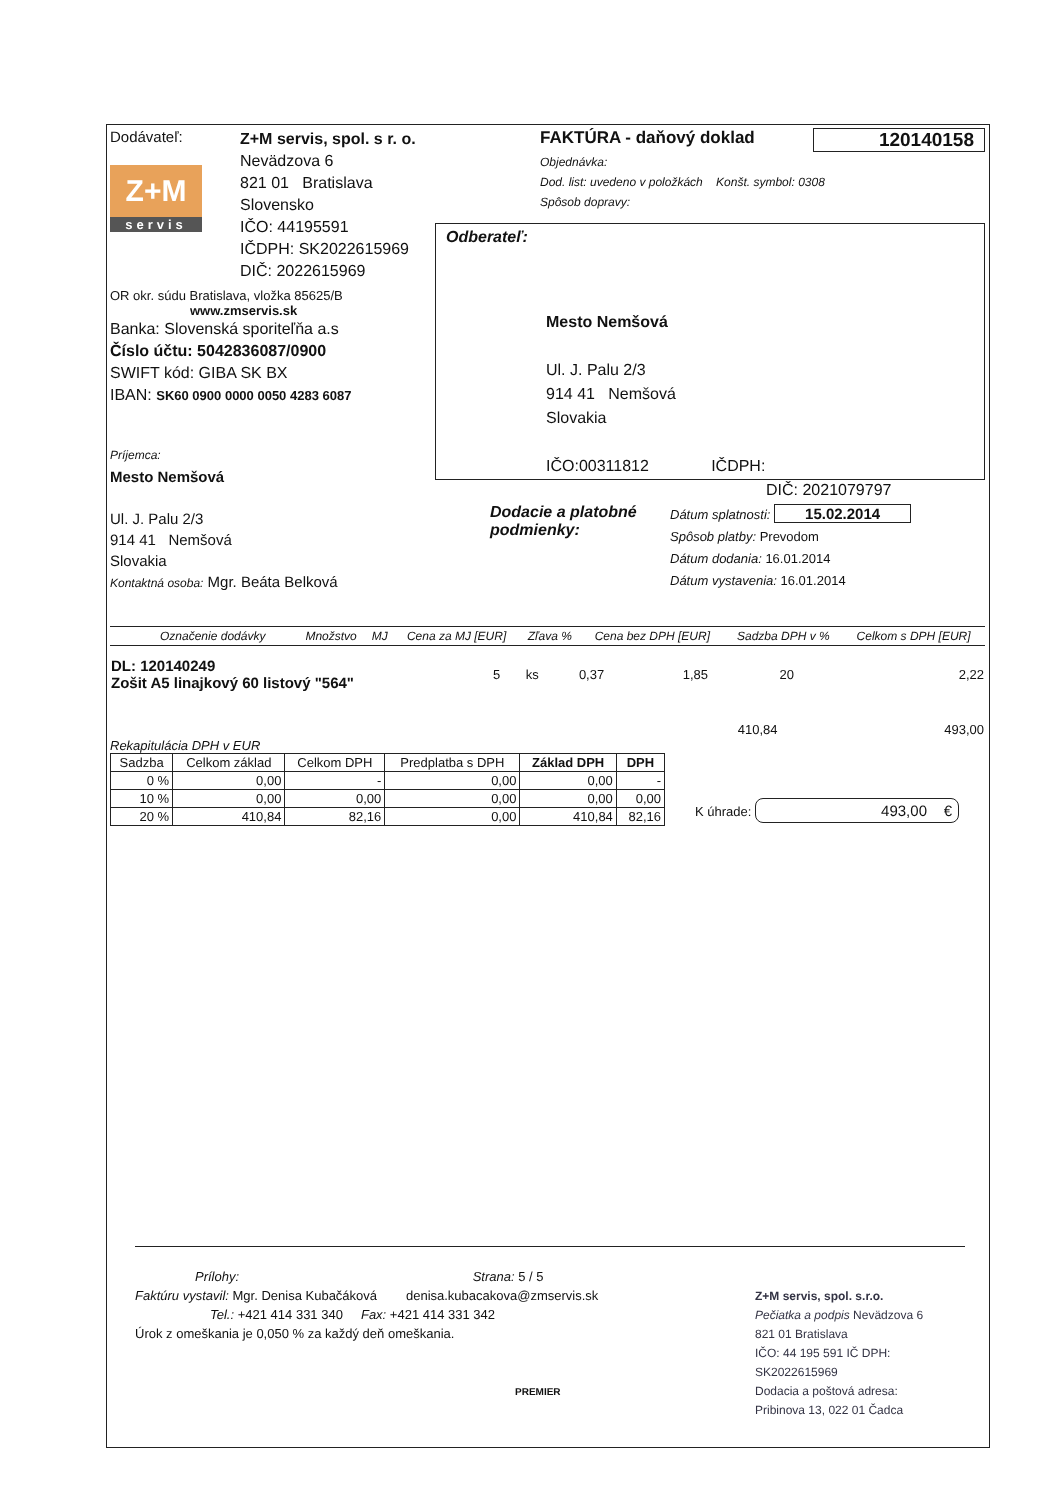Dodávateľ:
Z+M
servis
Z+M servis, spol. s r. o.
Nevädzova 6
821 01 Bratislava
Slovensko
IČO: 44195591
IČDPH: SK2022615969
DIČ: 2022615969
OR okr. súdu Bratislava, vložka 85625/B
www.zmservis.sk
Banka: Slovenská sporiteľňa a.s
Číslo účtu: 5042836087/0900
SWIFT kód: GIBA SK BX
IBAN: SK60 0900 0000 0050 4283 6087
FAKTÚRA - daňový doklad 120140158
Objednávka:
Dod. list: uvedeno v položkách Konšt. symbol: 0308
Spôsob dopravy:
Odberateľ:
Mesto Nemšová
Ul. J. Palu 2/3
914 41 Nemšová
Slovakia
IČO:00311812 IČDPH:
DIČ: 2021079797
Príjemca:
Mesto Nemšová
Ul. J. Palu 2/3
914 41 Nemšová
Slovakia
Kontaktná osoba: Mgr. Beáta Belková
Dodacie a platobné podmienky:
Dátum splatnosti: 15.02.2014
Spôsob platby: Prevodom
Dátum dodania: 16.01.2014
Dátum vystavenia: 16.01.2014
| Označenie dodávky | Množstvo | MJ | Cena za MJ [EUR] | Zľava % | Cena bez DPH [EUR] | Sadzba DPH v % | Celkom s DPH [EUR] |
| --- | --- | --- | --- | --- | --- | --- | --- |
| DL: 120140249 Zošit A5 linajkový 60 listový "564" | 5 | ks | 0,37 | | 1,85 | 20 | 2,22 |
| | 410,84 | | | | | | 493,00 |
Rekapitulácia DPH v EUR
| Sadzba | Celkom základ | Celkom DPH | Predplatba s DPH | Základ DPH | DPH |
| --- | --- | --- | --- | --- | --- |
| 0 % | 0,00 | - | 0,00 | 0,00 | - |
| 10 % | 0,00 | 0,00 | 0,00 | 0,00 | 0,00 |
| 20 % | 410,84 | 82,16 | 0,00 | 410,84 | 82,16 |
K úhrade: 493,00 €
Prílohy: Strana: 5 / 5
Faktúru vystavil: Mgr. Denisa Kubačáková denisa.kubacakova@zmservis.sk
Tel.: +421 414 331 340 Fax: +421 414 331 342
Úrok z omeškania je 0,050 % za každý deň omeškania.
PREMIER
Z+M servis, spol. s.r.o.
Pečiatka a podpis Nevädzova 6
821 01 Bratislava
IČO: 44 195 591 IČ DPH: SK2022615969
Dodacia a poštová adresa:
Pribinova 13, 022 01 Čadca